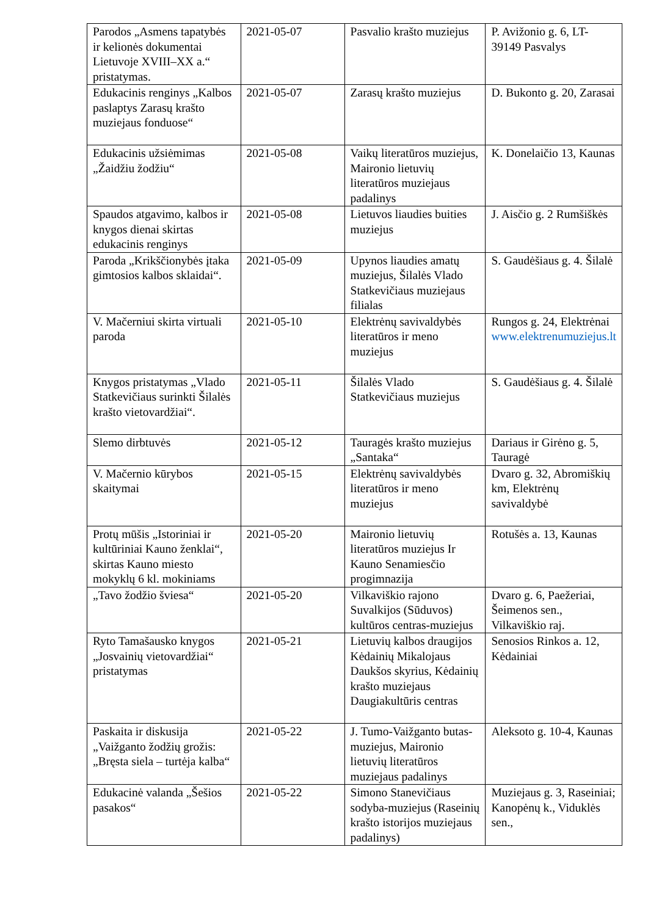| Parodos „Asmens tapatybės ir kelionės dokumentai Lietuvoje XVIII–XX a.“ pristatymas. | 2021-05-07 | Pasvalio krašto muziejus | P. Avižonio g. 6, LT-39149 Pasvalys |
| Edukacinis renginys „Kalbos paslaptys Zarasų krašto muziejaus fonduose“ | 2021-05-07 | Zarasų krašto muziejus | D. Bukonto g. 20, Zarasai |
| Edukacinis užsiėmimas „Žaidžiu žodžiu“ | 2021-05-08 | Vaikų literatūros muziejus, Maironio lietuvių literatūros muziejaus padalinys | K. Donelaičio 13, Kaunas |
| Spaudos atgavimo, kalbos ir knygos dienai skirtas edukacinis renginys | 2021-05-08 | Lietuvos liaudies buities muziejus | J. Aisčio g. 2 Rumšiškės |
| Paroda „Krikščionybės įtaka gimtosios kalbos sklaidai“. | 2021-05-09 | Upynos liaudies amatų muziejus, Šilalės Vlado Statkevičiaus muziejaus filialas | S. Gaudėšiaus g. 4. Šilalė |
| V. Mačerniui skirta virtuali paroda | 2021-05-10 | Elektrėnų savivaldybės literatūros ir meno muziejus | Rungos g. 24, Elektrėnai www.elektrenumuziejus.lt |
| Knygos pristatymas „Vlado Statkevičiaus surinkti Šilalės krašto vietovardžiai“. | 2021-05-11 | Šilalės Vlado Statkevičiaus muziejus | S. Gaudėšiaus g. 4. Šilalė |
| Slemo dirbtuvės | 2021-05-12 | Tauragės krašto muziejus „Santaka“ | Dariaus ir Girėno g. 5, Tauragė |
| V. Mačernio kūrybos skaitymai | 2021-05-15 | Elektrėnų savivaldybės literatūros ir meno muziejus | Dvaro g. 32, Abromiškių km, Elektrėnų savivaldybė |
| Protų mūšis „Istoriniai ir kultūriniai Kauno ženklai“, skirtas Kauno miesto mokyklų 6 kl. mokiniams | 2021-05-20 | Maironio lietuvių literatūros muziejus Ir Kauno Senamiesčio progimnazija | Rotušės a. 13, Kaunas |
| „Tavo žodžio šviesa“ | 2021-05-20 | Vilkaviškio rajono Suvalkijos (Sūduvos) kultūros centras-muziejus | Dvaro g. 6, Paežeriai, Šeimenos sen., Vilkaviškio raj. |
| Ryto Tamašausko knygos „Josvainių vietovardžiai“ pristatymas | 2021-05-21 | Lietuvių kalbos draugijos Kėdainių Mikalojaus Daukšos skyrius, Kėdainių krašto muziejaus Daugiakultūris centras | Senosios Rinkos a. 12, Kėdainiai |
| Paskaita ir diskusija „Vaižganto žodžių grožis: „Bręsta siela – turtėja kalba“ | 2021-05-22 | J. Tumo-Vaižganto butas-muziejus, Maironio lietuvių literatūros muziejaus padalinys | Aleksoto g. 10-4, Kaunas |
| Edukacinė valanda „Šešios pasakos“ | 2021-05-22 | Simono Stanevičiaus sodyba-muziejus (Raseinių krašto istorijos muziejaus padalinys) | Muziejaus g. 3, Raseiniai; Kanopėnų k., Viduklės sen., |